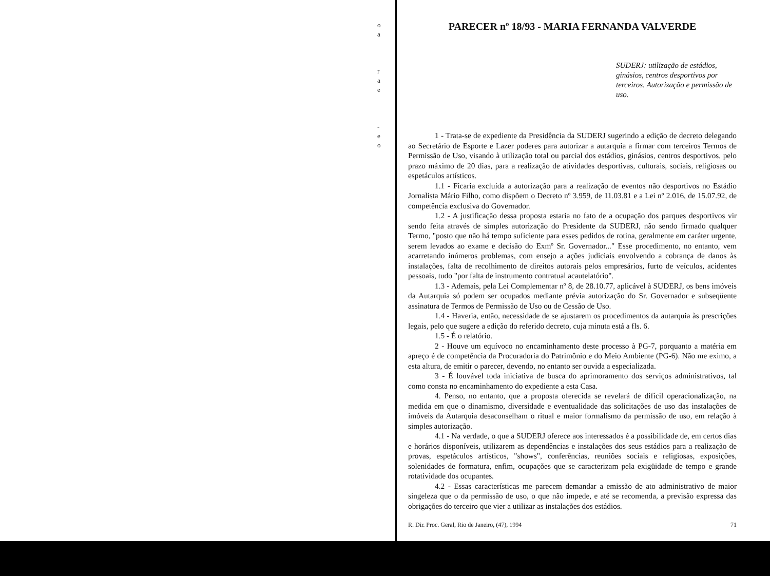o
a
r
a
e
-
e
o
PARECER nº 18/93 - MARIA FERNANDA VALVERDE
SUDERJ: utilização de estádios, ginásios, centros desportivos por terceiros. Autorização e permissão de uso.
1 - Trata-se de expediente da Presidência da SUDERJ sugerindo a edição de decreto delegando ao Secretário de Esporte e Lazer poderes para autorizar a autarquia a firmar com terceiros Termos de Permissão de Uso, visando à utilização total ou parcial dos estádios, ginásios, centros desportivos, pelo prazo máximo de 20 dias, para a realização de atividades desportivas, culturais, sociais, religiosas ou espetáculos artísticos.
1.1 - Ficaria excluída a autorização para a realização de eventos não desportivos no Estádio Jornalista Mário Filho, como dispõem o Decreto nº 3.959, de 11.03.81 e a Lei nº 2.016, de 15.07.92, de competência exclusiva do Governador.
1.2 - A justificação dessa proposta estaria no fato de a ocupação dos parques desportivos vir sendo feita através de simples autorização do Presidente da SUDERJ, não sendo firmado qualquer Termo, "posto que não há tempo suficiente para esses pedidos de rotina, geralmente em caráter urgente, serem levados ao exame e decisão do Exmº Sr. Governador..." Esse procedimento, no entanto, vem acarretando inúmeros problemas, com ensejo a ações judiciais envolvendo a cobrança de danos às instalações, falta de recolhimento de direitos autorais pelos empresários, furto de veículos, acidentes pessoais, tudo "por falta de instrumento contratual acautelatório".
1.3 - Ademais, pela Lei Complementar nº 8, de 28.10.77, aplicável à SUDERJ, os bens imóveis da Autarquia só podem ser ocupados mediante prévia autorização do Sr. Governador e subseqüente assinatura de Termos de Permissão de Uso ou de Cessão de Uso.
1.4 - Haveria, então, necessidade de se ajustarem os procedimentos da autarquia às prescrições legais, pelo que sugere a edição do referido decreto, cuja minuta está a fls. 6.
1.5 - É o relatório.
2 - Houve um equívoco no encaminhamento deste processo à PG-7, porquanto a matéria em apreço é de competência da Procuradoria do Patrimônio e do Meio Ambiente (PG-6). Não me eximo, a esta altura, de emitir o parecer, devendo, no entanto ser ouvida a especializada.
3 - É louvável toda iniciativa de busca do aprimoramento dos serviços administrativos, tal como consta no encaminhamento do expediente a esta Casa.
4. Penso, no entanto, que a proposta oferecida se revelará de difícil operacionalização, na medida em que o dinamismo, diversidade e eventualidade das solicitações de uso das instalações de imóveis da Autarquia desaconselham o ritual e maior formalismo da permissão de uso, em relação à simples autorização.
4.1 - Na verdade, o que a SUDERJ oferece aos interessados é a possibilidade de, em certos dias e horários disponíveis, utilizarem as dependências e instalações dos seus estádios para a realização de provas, espetáculos artísticos, "shows", conferências, reuniões sociais e religiosas, exposições, solenidades de formatura, enfim, ocupações que se caracterizam pela exigüidade de tempo e grande rotatividade dos ocupantes.
4.2 - Essas características me parecem demandar a emissão de ato administrativo de maior singeleza que o da permissão de uso, o que não impede, e até se recomenda, a previsão expressa das obrigações do terceiro que vier a utilizar as instalações dos estádios.
R. Dir. Proc. Geral, Rio de Janeiro, (47), 1994 71